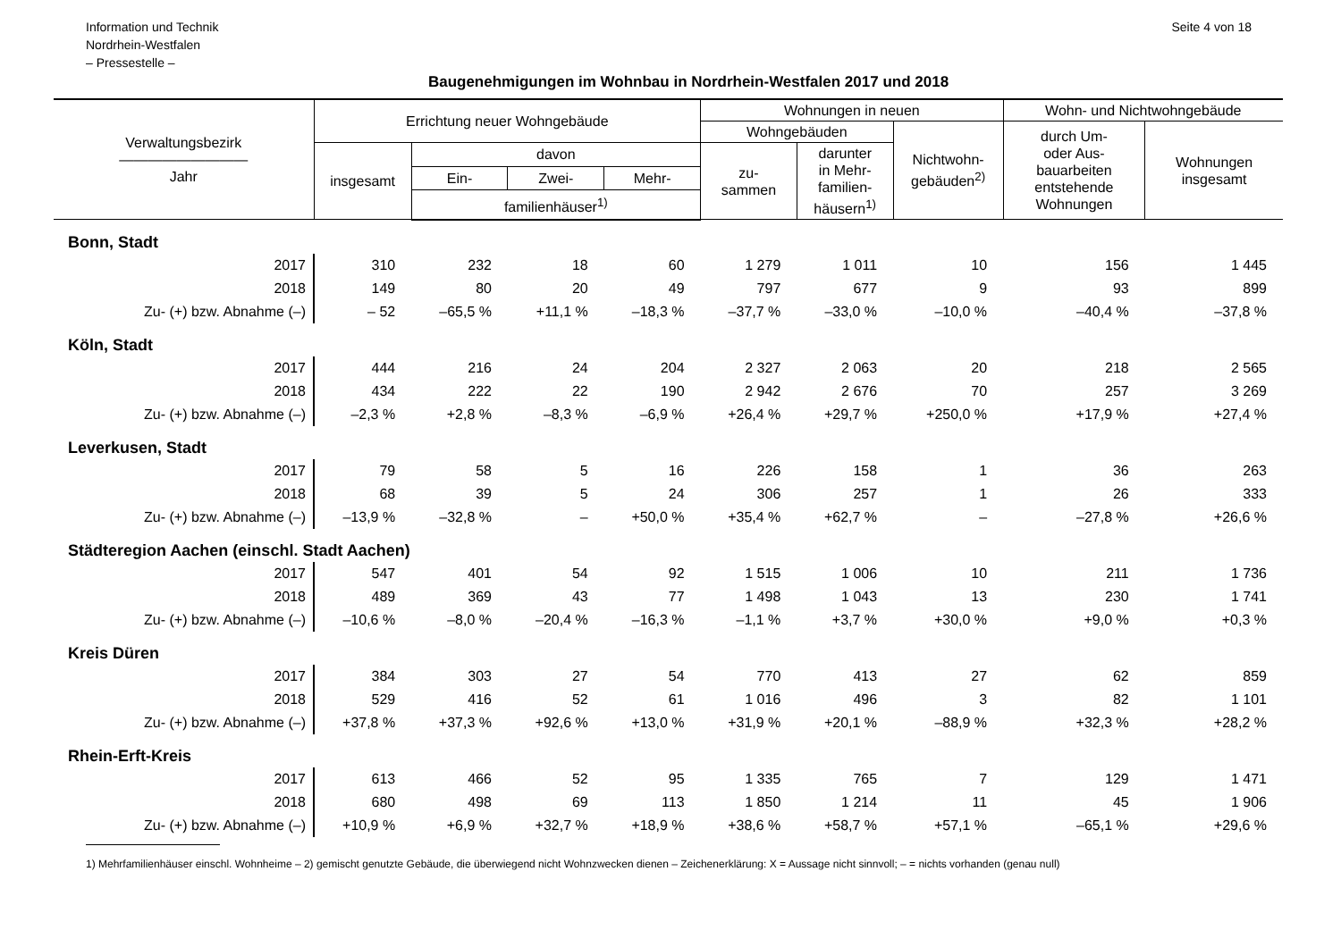Information und Technik
Nordrhein-Westfalen
– Pressestelle –
Seite 4 von 18
Baugenehmigungen im Wohnbau in Nordrhein-Westfalen 2017 und 2018
| Verwaltungsbezirk ————————— Jahr | Errichtung neuer Wohngebäude | | | | Wohnungen in neuen | | | Wohn- und Nichtwohngebäude | |
| --- | --- | --- | --- | --- | --- | --- | --- | --- | --- |
| | | | | | Wohngebäuden | | Nichtwohn- gebäuden<sup>2)</sup> | durch Um- oder Aus- bauarbeiten entstehende Wohnungen | Wohnungen insgesamt |
| | insgesamt | davon | | | zu- sammen | darunter in Mehr- familien- häusern<sup>1)</sup> | | | |
| | | Ein- | Zwei- | Mehr- | | | | | |
| | | familienhäuser<sup>1)</sup> | | | | | | | |
| Bonn, Stadt | | | | | | | | | |
| 2017 | 310 | 232 | 18 | 60 | 1 279 | 1 011 | 10 | 156 | 1 445 |
| 2018 | 149 | 80 | 20 | 49 | 797 | 677 | 9 | 93 | 899 |
| Zu- (+) bzw. Abnahme (–) | – 52 | –65,5 % | +11,1 % | –18,3 % | –37,7 % | –33,0 % | –10,0 % | –40,4 % | –37,8 % |
| Köln, Stadt | | | | | | | | | |
| 2017 | 444 | 216 | 24 | 204 | 2 327 | 2 063 | 20 | 218 | 2 565 |
| 2018 | 434 | 222 | 22 | 190 | 2 942 | 2 676 | 70 | 257 | 3 269 |
| Zu- (+) bzw. Abnahme (–) | –2,3 % | +2,8 % | –8,3 % | –6,9 % | +26,4 % | +29,7 % | +250,0 % | +17,9 % | +27,4 % |
| Leverkusen, Stadt | | | | | | | | | |
| 2017 | 79 | 58 | 5 | 16 | 226 | 158 | 1 | 36 | 263 |
| 2018 | 68 | 39 | 5 | 24 | 306 | 257 | 1 | 26 | 333 |
| Zu- (+) bzw. Abnahme (–) | –13,9 % | –32,8 % | – | +50,0 % | +35,4 % | +62,7 % | – | –27,8 % | +26,6 % |
| Städteregion Aachen (einschl. Stadt Aachen) | | | | | | | | | |
| 2017 | 547 | 401 | 54 | 92 | 1 515 | 1 006 | 10 | 211 | 1 736 |
| 2018 | 489 | 369 | 43 | 77 | 1 498 | 1 043 | 13 | 230 | 1 741 |
| Zu- (+) bzw. Abnahme (–) | –10,6 % | –8,0 % | –20,4 % | –16,3 % | –1,1 % | +3,7 % | +30,0 % | +9,0 % | +0,3 % |
| Kreis Düren | | | | | | | | | |
| 2017 | 384 | 303 | 27 | 54 | 770 | 413 | 27 | 62 | 859 |
| 2018 | 529 | 416 | 52 | 61 | 1 016 | 496 | 3 | 82 | 1 101 |
| Zu- (+) bzw. Abnahme (–) | +37,8 % | +37,3 % | +92,6 % | +13,0 % | +31,9 % | +20,1 % | –88,9 % | +32,3 % | +28,2 % |
| Rhein-Erft-Kreis | | | | | | | | | |
| 2017 | 613 | 466 | 52 | 95 | 1 335 | 765 | 7 | 129 | 1 471 |
| 2018 | 680 | 498 | 69 | 113 | 1 850 | 1 214 | 11 | 45 | 1 906 |
| Zu- (+) bzw. Abnahme (–) | +10,9 % | +6,9 % | +32,7 % | +18,9 % | +38,6 % | +58,7 % | +57,1 % | –65,1 % | +29,6 % |
1) Mehrfamilienhäuser einschl. Wohnheime – 2) gemischt genutzte Gebäude, die überwiegend nicht Wohnzwecken dienen – Zeichenerklärung: X = Aussage nicht sinnvoll; – = nichts vorhanden (genau null)